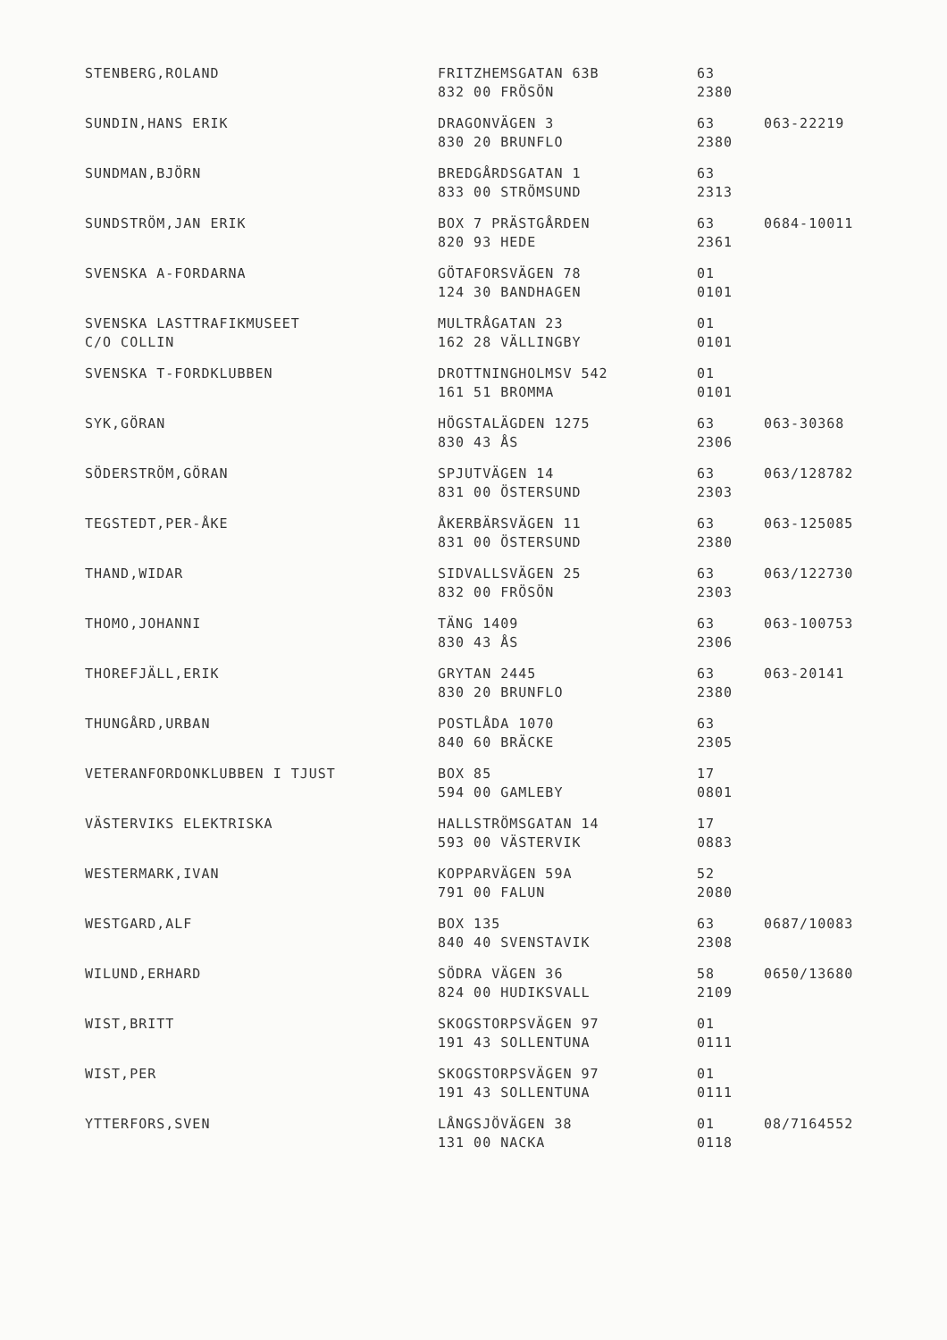| STENBERG,ROLAND | FRITZHEMSGATAN 63B 832 00 FRÖSÖN | 63 2380 | |
| SUNDIN,HANS ERIK | DRAGONVÄGEN 3 830 20 BRUNFLO | 63 2380 | 063-22219 |
| SUNDMAN,BJÖRN | BREDGÅRDSGATAN 1 833 00 STRÖMSUND | 63 2313 | |
| SUNDSTRÖM,JAN ERIK | BOX 7 PRÄSTGÅRDEN 820 93 HEDE | 63 2361 | 0684-10011 |
| SVENSKA A-FORDARNA | GÖTAFORSVÄGEN 78 124 30 BANDHAGEN | 01 0101 | |
| SVENSKA LASTTRAFIKMUSEET C/O COLLIN | MULTRÅGATAN 23 162 28 VÄLLINGBY | 01 0101 | |
| SVENSKA T-FORDKLUBBEN | DROTTNINGHOLMSV 542 161 51 BROMMA | 01 0101 | |
| SYK,GÖRAN | HÖGSTALÄGDEN 1275 830 43 ÅS | 63 2306 | 063-30368 |
| SÖDERSTRÖM,GÖRAN | SPJUTVÄGEN 14 831 00 ÖSTERSUND | 63 2303 | 063/128782 |
| TEGSTEDT,PER-ÅKE | ÅKERBÄRSVÄGEN 11 831 00 ÖSTERSUND | 63 2380 | 063-125085 |
| THAND,WIDAR | SIDVALLSVÄGEN 25 832 00 FRÖSÖN | 63 2303 | 063/122730 |
| THOMO,JOHANNI | TÄNG 1409 830 43 ÅS | 63 2306 | 063-100753 |
| THOREFJÄLL,ERIK | GRYTAN 2445 830 20 BRUNFLO | 63 2380 | 063-20141 |
| THUNGÅRD,URBAN | POSTLÅDA 1070 840 60 BRÄCKE | 63 2305 | |
| VETERANFORDONKLUBBEN I TJUST | BOX 85 594 00 GAMLEBY | 17 0801 | |
| VÄSTERVIKS ELEKTRISKA | HALLSTRÖMSGATAN 14 593 00 VÄSTERVIK | 17 0883 | |
| WESTERMARK,IVAN | KOPPARVÄGEN 59A 791 00 FALUN | 52 2080 | |
| WESTGARD,ALF | BOX 135 840 40 SVENSTAVIK | 63 2308 | 0687/10083 |
| WILUND,ERHARD | SÖDRA VÄGEN 36 824 00 HUDIKSVALL | 58 2109 | 0650/13680 |
| WIST,BRITT | SKOGSTORPSVÄGEN 97 191 43 SOLLENTUNA | 01 0111 | |
| WIST,PER | SKOGSTORPSVÄGEN 97 191 43 SOLLENTUNA | 01 0111 | |
| YTTERFORS,SVEN | LÅNGSJÖVÄGEN 38 131 00 NACKA | 01 0118 | 08/7164552 |